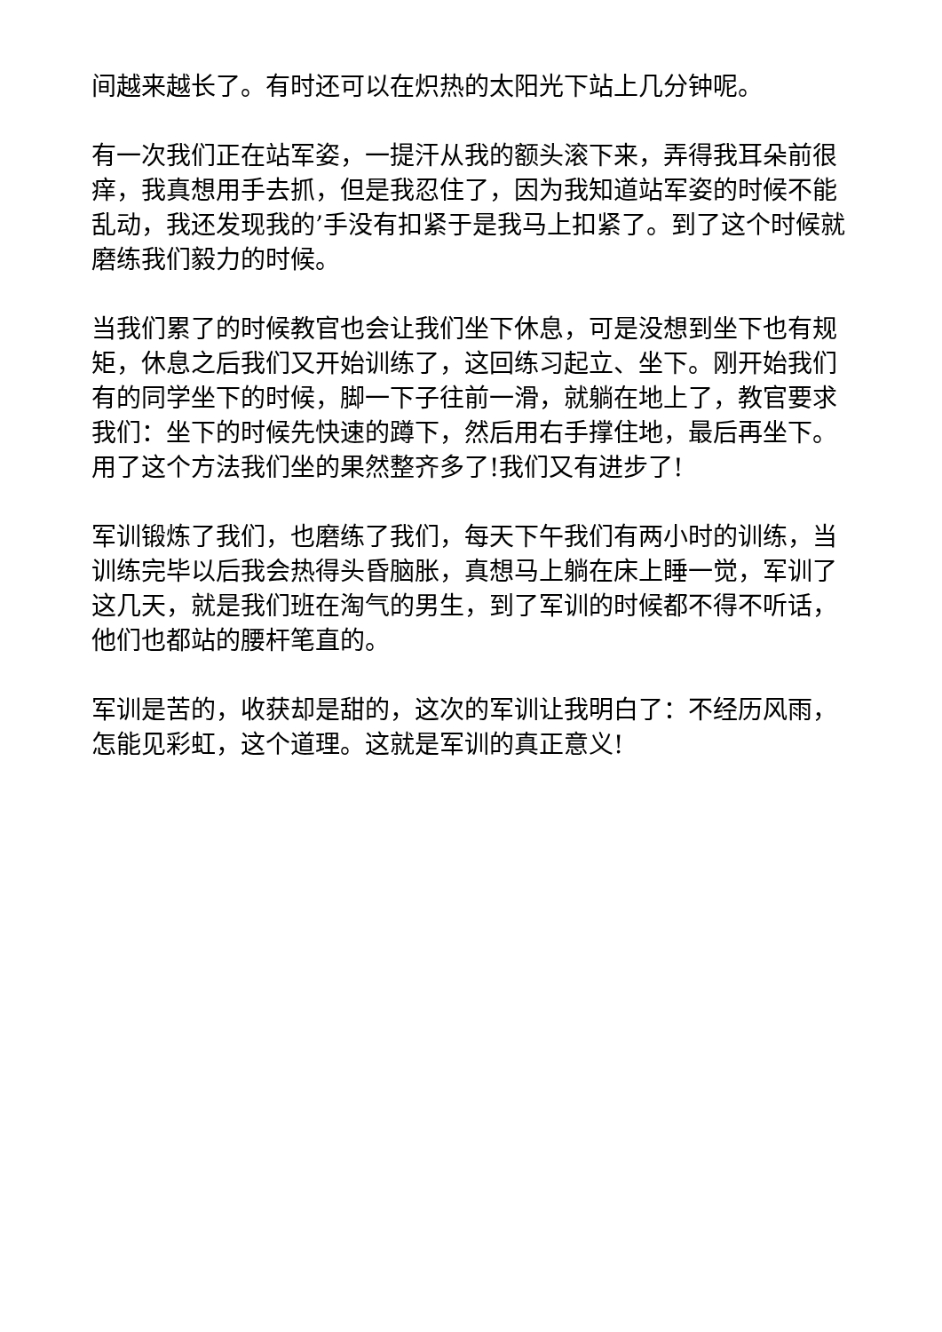间越来越长了。有时还可以在炽热的太阳光下站上几分钟呢。
有一次我们正在站军姿，一提汗从我的额头滚下来，弄得我耳朵前很痒，我真想用手去抓，但是我忍住了，因为我知道站军姿的时候不能乱动，我还发现我的’手没有扣紧于是我马上扣紧了。到了这个时候就磨练我们毅力的时候。
当我们累了的时候教官也会让我们坐下休息，可是没想到坐下也有规矩，休息之后我们又开始训练了，这回练习起立、坐下。刚开始我们有的同学坐下的时候，脚一下子往前一滑，就躺在地上了，教官要求我们：坐下的时候先快速的蹲下，然后用右手撑住地，最后再坐下。用了这个方法我们坐的果然整齐多了!我们又有进步了!
军训锻炼了我们，也磨练了我们，每天下午我们有两小时的训练，当训练完毕以后我会热得头昏脑胀，真想马上躺在床上睡一觉，军训了这几天，就是我们班在淘气的男生，到了军训的时候都不得不听话，他们也都站的腰杆笔直的。
军训是苦的，收获却是甜的，这次的军训让我明白了：不经历风雨，怎能见彩虹，这个道理。这就是军训的真正意义!